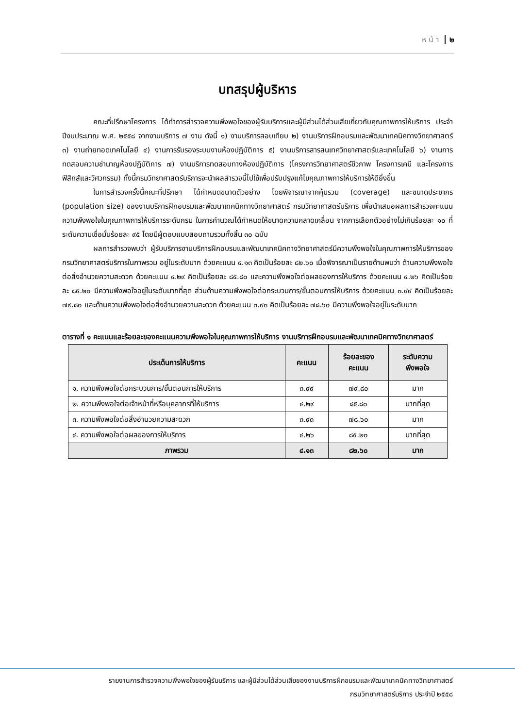ห น้ า ๒
บทสรุปผู้บริหาร
คณะที่ปรึกษาโครงการ ได้ทำการสำรวจความพึงพอใจของผู้รับบริการและผู้มีส่วนได้ส่วนเสียเกี่ยวกับคุณภาพการให้บริการ ประจำปีงบประมาณ พ.ศ. ๒๕๕๘ จากงานบริการ ๗ งาน ดังนี้ ๑) งานบริการสอบเทียบ ๒) งานบริการฝึกอบรมและพัฒนาเทคนิคทางวิทยาศาสตร์ ๓) งานถ่ายทอดเทคโนโลยี ๔) งานการรับรองระบบงานห้องปฏิบัติการ ๕) งานบริการสารสนเทศวิทยาศาสตร์และเทคโนโลยี ๖) งานการทดสอบความชำนาญห้องปฏิบัติการ ๗) งานบริการทดสอบทางห้องปฏิบัติการ (โครงการวิทยาศาสตร์ชีวภาพ โครงการเคมี และโครงการฟิสิกส์และวิศวกรรม) ทั้งนี้กรมวิทยาศาสตร์บริการจะนำผลสำรวจนี้ไปใช้เพื่อปรับปรุงแก้ไขคุณภาพการให้บริการให้ดียิ่งขึ้น
ในการสำรวจครั้งนี้คณะที่ปรึกษา ได้กำหนดขนาดตัวอย่าง โดยพิจารณาจากคุ้มรวม (coverage) และขนาดประชากร (population size) ของงานบริการฝึกอบรมและพัฒนาเทคนิคทางวิทยาศาสตร์ กรมวิทยาศาสตร์บริการ เพื่อนำเสนอผลการสำรวจคะแนนความพึงพอใจในคุณภาพการให้บริการระดับกรม ในการคำนวณได้กำหนดให้ขนาดความคลาดเคลื่อน จากการเลือกตัวอย่างไม่เกินร้อยละ ๑๐ ที่ระดับความเชื่อมั่นร้อยละ ๙๕ โดยมีผู้ตอบแบบสอบถามรวมทั้งสิ้น ๓๐ ฉบับ
ผลการสำรวจพบว่า ผู้รับบริการงานบริการฝึกอบรมและพัฒนาเทคนิคทางวิทยาศาสตร์มีความพึงพอใจในคุณภาพการให้บริการของกรมวิทยาศาสตร์บริการในภาพรวม อยู่ในระดับมาก ด้วยคะแนน ๔.๑๓ คิดเป็นร้อยละ ๘๒.๖๐ เมื่อพิจารณาเป็นรายด้านพบว่า ด้านความพึงพอใจต่อสิ่งอำนวยความสะดวก ด้วยคะแนน ๔.๒๙ คิดเป็นร้อยละ ๘๕.๘๐ และความพึงพอใจต่อผลของการให้บริการ ด้วยคะแนน ๔.๒๖ คิดเป็นร้อยละ ๘๕.๒๐ มีความพึงพอใจอยู่ในระดับมากที่สุด ส่วนด้านความพึงพอใจต่อกระบวนการ/ขั้นตอนการให้บริการ ด้วยคะแนน ๓.๙๙ คิดเป็นร้อยละ ๗๙.๘๐ และด้านความพึงพอใจต่อสิ่งอำนวยความสะดวก ด้วยคะแนน ๓.๙๓ คิดเป็นร้อยละ ๗๘.๖๐ มีความพึงพอใจอยู่ในระดับมาก
ตารางที่ ๑ คะแนนและร้อยละของคะแนนความพึงพอใจในคุณภาพการให้บริการ งานบริการฝึกอบรมและพัฒนาเทคนิคทางวิทยาศาสตร์
| ประเด็นการให้บริการ | คะแนน | ร้อยละของ คะแนน | ระดับความ พึงพอใจ |
| --- | --- | --- | --- |
| ๑. ความพึงพอใจต่อกระบวนการ/ขั้นตอนการให้บริการ | ๓.๙๙ | ๗๙.๘๐ | มาก |
| ๒. ความพึงพอใจต่อเจ้าหน้าที่หรือบุคลากรที่ให้บริการ | ๔.๒๙ | ๘๕.๘๐ | มากที่สุด |
| ๓. ความพึงพอใจต่อสิ่งอำนวยความสะดวก | ๓.๙๓ | ๗๘.๖๐ | มาก |
| ๔. ความพึงพอใจต่อผลของการให้บริการ | ๔.๒๖ | ๘๕.๒๐ | มากที่สุด |
| ภาพรวม | ๔.๑๓ | ๘๒.๖๐ | มาก |
รายงานการสำรวจความพึงพอใจของผู้รับบริการ และผู้มีส่วนได้ส่วนเสียของงานบริการฝึกอบรมและพัฒนาเทคนิคทางวิทยาศาสตร์
กรมวิทยาศาสตร์บริการ ประจำปี ๒๕๕๘